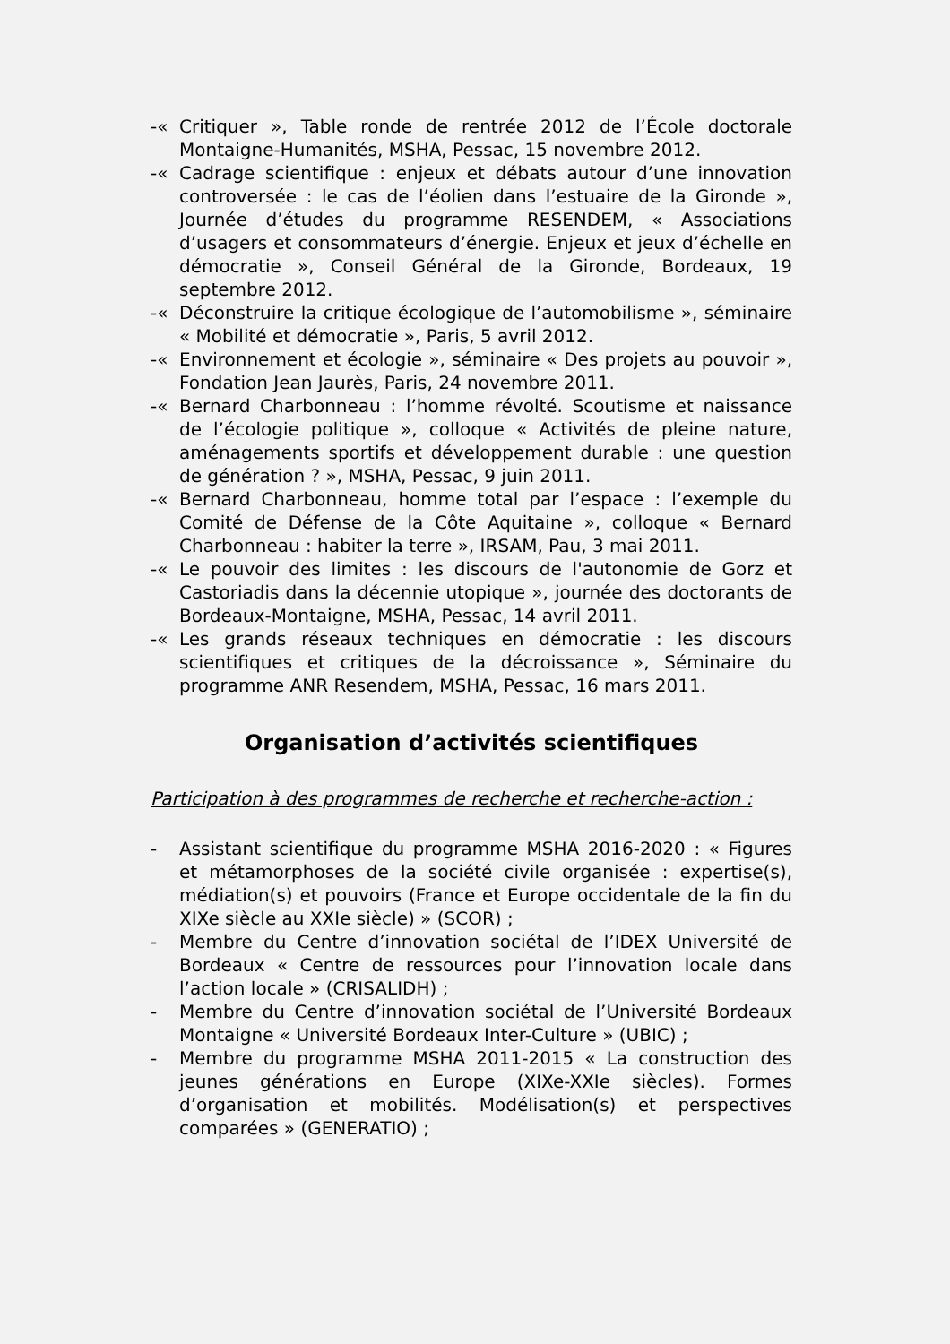-« Critiquer », Table ronde de rentrée 2012 de l’École doctorale Montaigne-Humanités, MSHA, Pessac, 15 novembre 2012.
-« Cadrage scientifique : enjeux et débats autour d’une innovation controversée : le cas de l’éolien dans l’estuaire de la Gironde », Journée d’études du programme RESENDEM, « Associations d’usagers et consommateurs d’énergie. Enjeux et jeux d’échelle en démocratie », Conseil Général de la Gironde, Bordeaux, 19 septembre 2012.
-« Déconstruire la critique écologique de l’automobilisme », séminaire « Mobilité et démocratie », Paris, 5 avril 2012.
-« Environnement et écologie », séminaire « Des projets au pouvoir », Fondation Jean Jaurès, Paris, 24 novembre 2011.
-« Bernard Charbonneau : l’homme révolté. Scoutisme et naissance de l’écologie politique », colloque « Activités de pleine nature, aménagements sportifs et développement durable : une question de génération ? », MSHA, Pessac, 9 juin 2011.
-« Bernard Charbonneau, homme total par l’espace : l’exemple du Comité de Défense de la Côte Aquitaine », colloque « Bernard Charbonneau : habiter la terre », IRSAM, Pau, 3 mai 2011.
-« Le pouvoir des limites : les discours de l'autonomie de Gorz et Castoriadis dans la décennie utopique », journée des doctorants de Bordeaux-Montaigne, MSHA, Pessac, 14 avril 2011.
-« Les grands réseaux techniques en démocratie : les discours scientifiques et critiques de la décroissance », Séminaire du programme ANR Resendem, MSHA, Pessac, 16 mars 2011.
Organisation d’activités scientifiques
Participation à des programmes de recherche et recherche-action :
- Assistant scientifique du programme MSHA 2016-2020 : « Figures et métamorphoses de la société civile organisée : expertise(s), médiation(s) et pouvoirs (France et Europe occidentale de la fin du XIXe siècle au XXIe siècle) » (SCOR) ;
- Membre du Centre d’innovation sociétal de l’IDEX Université de Bordeaux « Centre de ressources pour l’innovation locale dans l’action locale » (CRISALIDH) ;
- Membre du Centre d’innovation sociétal de l’Université Bordeaux Montaigne « Université Bordeaux Inter-Culture » (UBIC) ;
- Membre du programme MSHA 2011-2015 « La construction des jeunes générations en Europe (XIXe-XXIe siècles). Formes d’organisation et mobilités. Modélisation(s) et perspectives comparées » (GENERATIO) ;